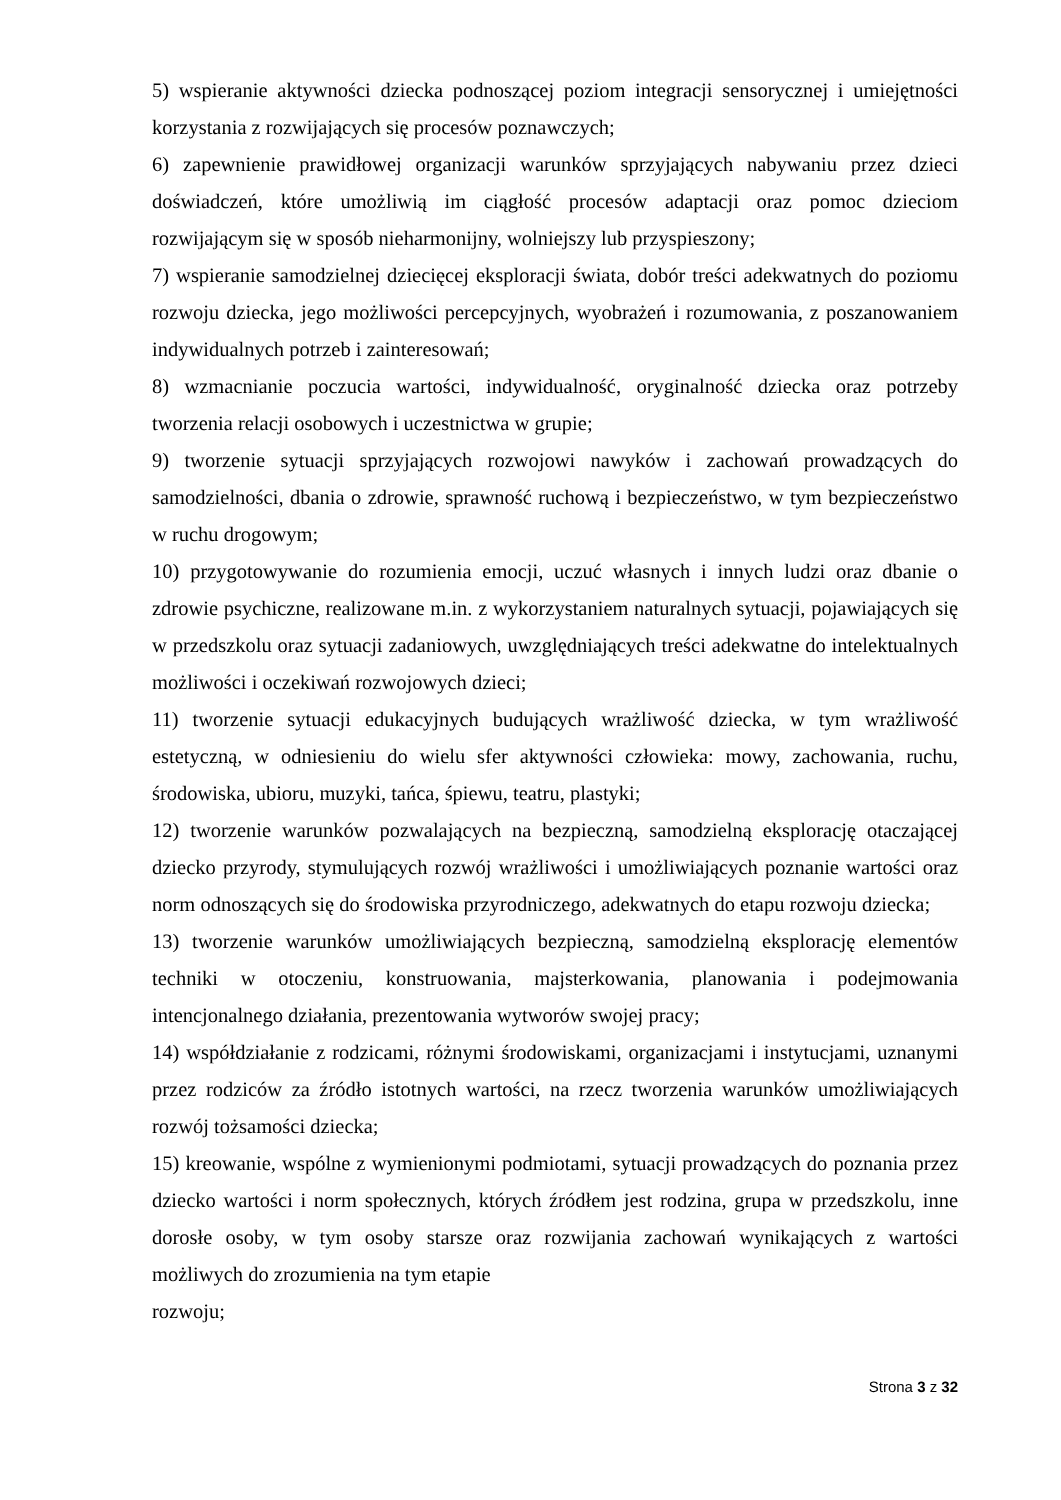5) wspieranie aktywności dziecka podnoszącej poziom integracji sensorycznej i umiejętności korzystania z rozwijających się procesów poznawczych;
6) zapewnienie prawidłowej organizacji warunków sprzyjających nabywaniu przez dzieci doświadczeń, które umożliwią im ciągłość procesów adaptacji oraz pomoc dzieciom rozwijającym się w sposób nieharmonijny, wolniejszy lub przyspieszony;
7) wspieranie samodzielnej dziecięcej eksploracji świata, dobór treści adekwatnych do poziomu rozwoju dziecka, jego możliwości percepcyjnych, wyobrażeń i rozumowania, z poszanowaniem indywidualnych potrzeb i zainteresowań;
8) wzmacnianie poczucia wartości, indywidualność, oryginalność dziecka oraz potrzeby tworzenia relacji osobowych i uczestnictwa w grupie;
9) tworzenie sytuacji sprzyjających rozwojowi nawyków i zachowań prowadzących do samodzielności, dbania o zdrowie, sprawność ruchową i bezpieczeństwo, w tym bezpieczeństwo w ruchu drogowym;
10) przygotowywanie do rozumienia emocji, uczuć własnych i innych ludzi oraz dbanie o zdrowie psychiczne, realizowane m.in. z wykorzystaniem naturalnych sytuacji, pojawiających się w przedszkolu oraz sytuacji zadaniowych, uwzględniających treści adekwatne do intelektualnych możliwości i oczekiwań rozwojowych dzieci;
11) tworzenie sytuacji edukacyjnych budujących wrażliwość dziecka, w tym wrażliwość estetyczną, w odniesieniu do wielu sfer aktywności człowieka: mowy, zachowania, ruchu, środowiska, ubioru, muzyki, tańca, śpiewu, teatru, plastyki;
12) tworzenie warunków pozwalających na bezpieczną, samodzielną eksplorację otaczającej dziecko przyrody, stymulujących rozwój wrażliwości i umożliwiających poznanie wartości oraz norm odnoszących się do środowiska przyrodniczego, adekwatnych do etapu rozwoju dziecka;
13) tworzenie warunków umożliwiających bezpieczną, samodzielną eksplorację elementów techniki w otoczeniu, konstruowania, majsterkowania, planowania i podejmowania intencjonalnego działania, prezentowania wytworów swojej pracy;
14) współdziałanie z rodzicami, różnymi środowiskami, organizacjami i instytucjami, uznanymi przez rodziców za źródło istotnych wartości, na rzecz tworzenia warunków umożliwiających rozwój tożsamości dziecka;
15) kreowanie, wspólne z wymienionymi podmiotami, sytuacji prowadzących do poznania przez dziecko wartości i norm społecznych, których źródłem jest rodzina, grupa w przedszkolu, inne dorosłe osoby, w tym osoby starsze oraz rozwijania zachowań wynikających z wartości możliwych do zrozumienia na tym etapie
rozwoju;
Strona 3 z 32